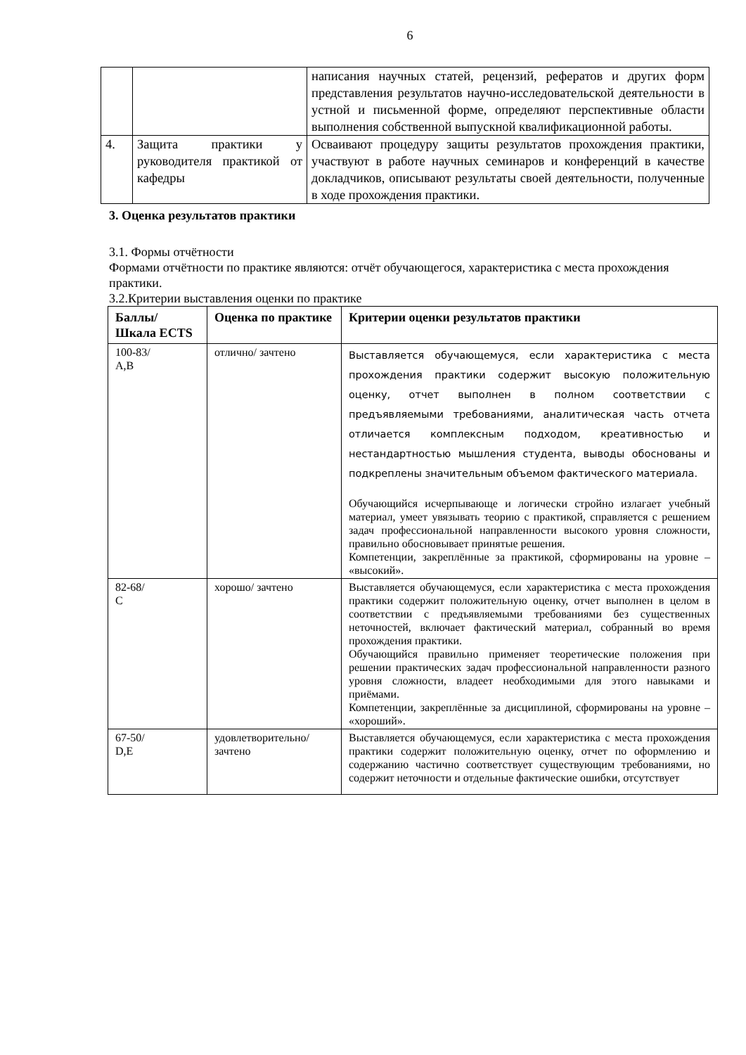6
| | | написания научных статей, рецензий, рефератов и других форм представления результатов научно-исследовательской деятельности в устной и письменной форме, определяют перспективные области выполнения собственной выпускной квалификационной работы. |
| 4. | Защита практики у руководителя практикой от кафедры | Осваивают процедуру защиты результатов прохождения практики, участвуют в работе научных семинаров и конференций в качестве докладчиков, описывают результаты своей деятельности, полученные в ходе прохождения практики. |
3. Оценка результатов практики
3.1. Формы отчётности
Формами отчётности по практике являются: отчёт обучающегося, характеристика с места прохождения практики.
3.2.Критерии выставления оценки по практике
| Баллы/ Шкала ECTS | Оценка по практике | Критерии оценки результатов практики |
| --- | --- | --- |
| 100-83/ A,B | отлично/ зачтено | Выставляется обучающемуся, если характеристика с места прохождения практики содержит высокую положительную оценку, отчет выполнен в полном соответствии с предъявляемыми требованиями, аналитическая часть отчета отличается комплексным подходом, креативностью и нестандартностью мышления студента, выводы обоснованы и подкреплены значительным объемом фактического материала. Обучающийся исчерпывающе и логически стройно излагает учебный материал, умеет увязывать теорию с практикой, справляется с решением задач профессиональной направленности высокого уровня сложности, правильно обосновывает принятые решения. Компетенции, закреплённые за практикой, сформированы на уровне – «высокий». |
| 82-68/ C | хорошо/ зачтено | Выставляется обучающемуся, если характеристика с места прохождения практики содержит положительную оценку, отчет выполнен в целом в соответствии с предъявляемыми требованиями без существенных неточностей, включает фактический материал, собранный во время прохождения практики. Обучающийся правильно применяет теоретические положения при решении практических задач профессиональной направленности разного уровня сложности, владеет необходимыми для этого навыками и приёмами. Компетенции, закреплённые за дисциплиной, сформированы на уровне – «хороший». |
| 67-50/ D,E | удовлетворительно/ зачтено | Выставляется обучающемуся, если характеристика с места прохождения практики содержит положительную оценку, отчет по оформлению и содержанию частично соответствует существующим требованиями, но содержит неточности и отдельные фактические ошибки, отсутствует |